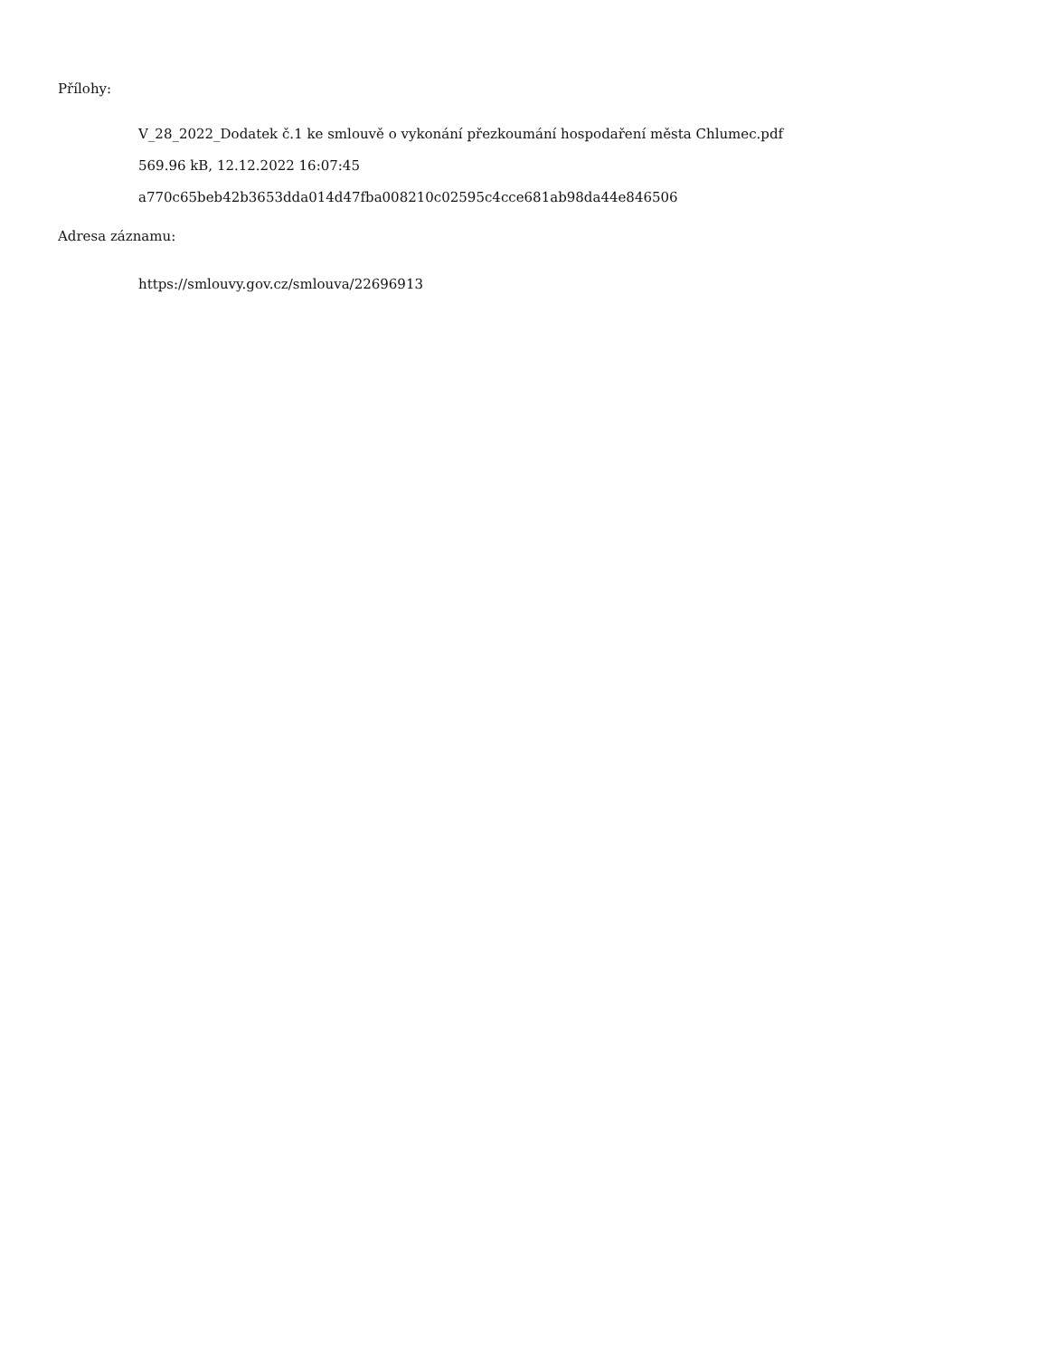Přílohy:
V_28_2022_Dodatek č.1 ke smlouvě o vykonání přezkoumání hospodaření města Chlumec.pdf
569.96 kB, 12.12.2022 16:07:45
a770c65beb42b3653dda014d47fba008210c02595c4cce681ab98da44e846506
Adresa záznamu:
https://smlouvy.gov.cz/smlouva/22696913